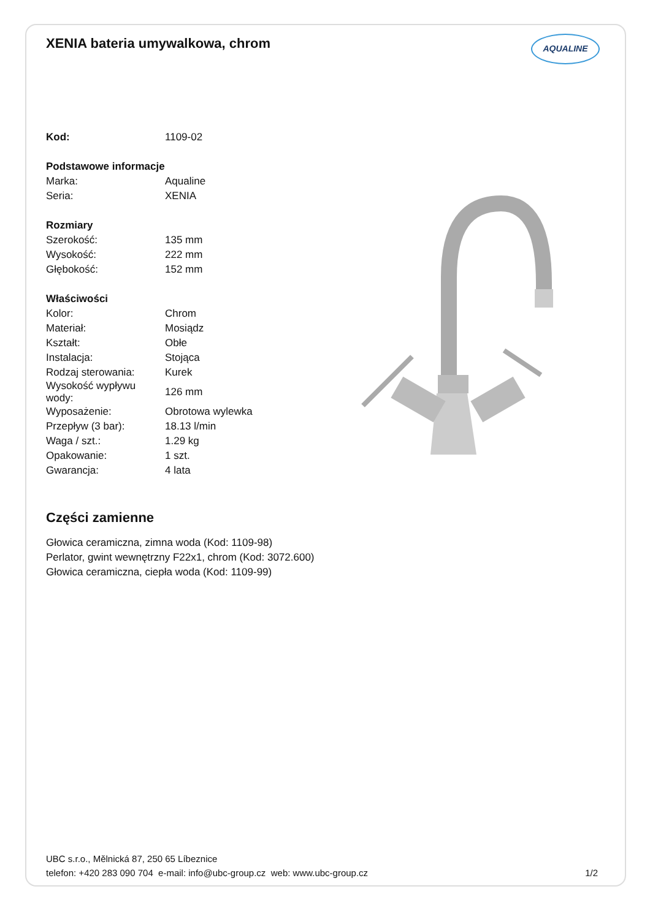XENIA bateria umywalkowa, chrom
AQUALINE
| Kod: | 1109-02 |
| Podstawowe informacje | |
| Marka: | Aqualine |
| Seria: | XENIA |
| Rozmiary | |
| Szerokość: | 135 mm |
| Wysokość: | 222 mm |
| Głębokość: | 152 mm |
| Właściwości | |
| Kolor: | Chrom |
| Materiał: | Mosiądz |
| Kształt: | Obłe |
| Instalacja: | Stojąca |
| Rodzaj sterowania: | Kurek |
| Wysokość wypływu wody: | 126 mm |
| Wyposażenie: | Obrotowa wylewka |
| Przepływ (3 bar): | 18.13 l/min |
| Waga / szt.: | 1.29 kg |
| Opakowanie: | 1 szt. |
| Gwarancja: | 4 lata |
Części zamienne
Głowica ceramiczna, zimna woda (Kod: 1109-98)
Perlator, gwint wewnętrzny F22x1, chrom (Kod: 3072.600)
Głowica ceramiczna, ciepła woda (Kod: 1109-99)
UBC s.r.o., Mělnická 87, 250 65 Líbeznice
telefon: +420 283 090 704 e-mail: info@ubc-group.cz web: www.ubc-group.cz
1/2